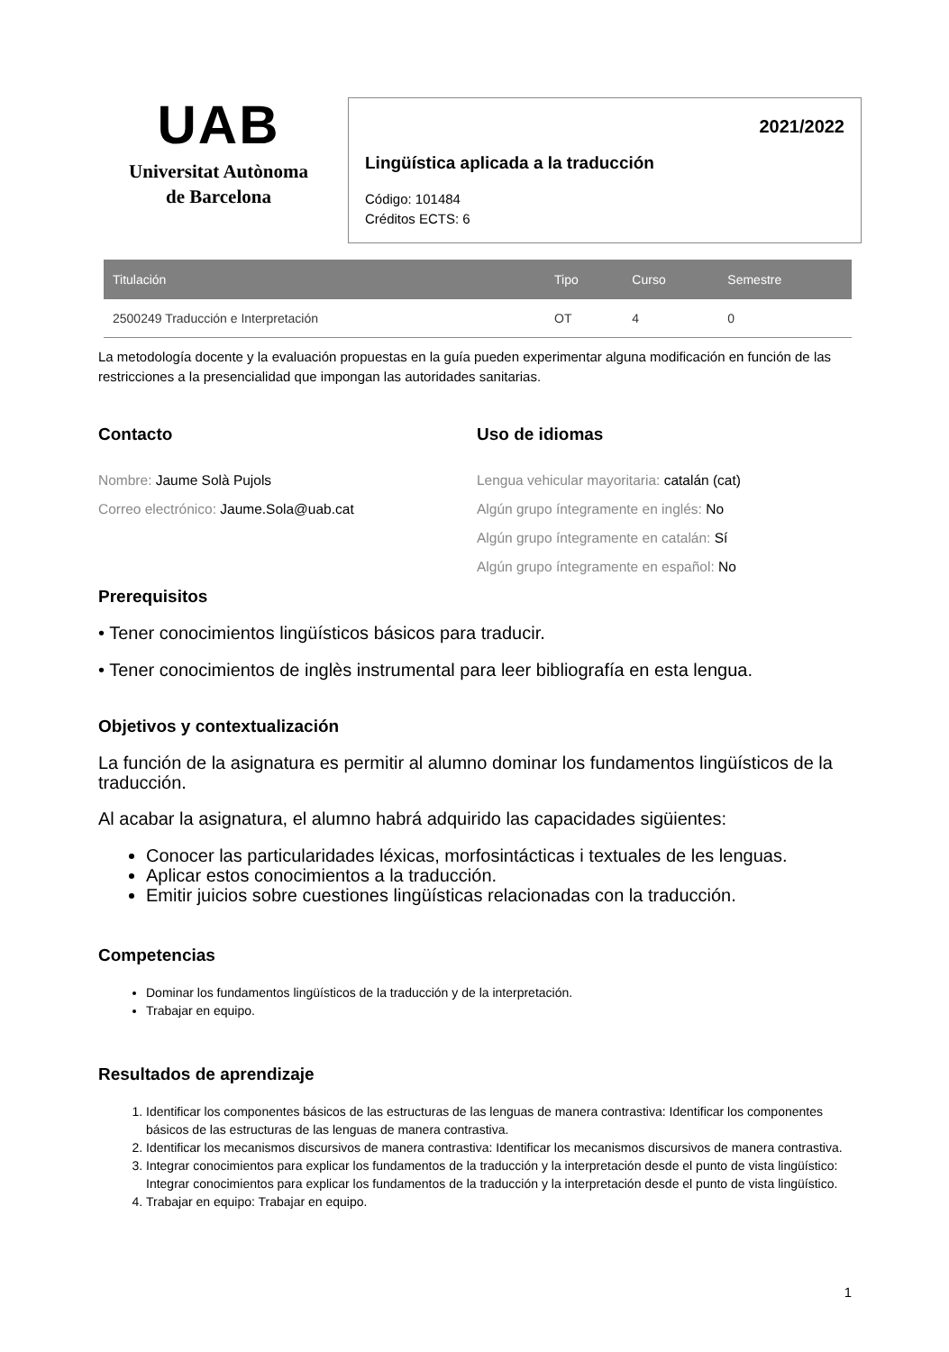UAB
Universitat Autònoma
de Barcelona
2021/2022
Lingüística aplicada a la traducción
Código: 101484
Créditos ECTS: 6
| Titulación | Tipo | Curso | Semestre |
| --- | --- | --- | --- |
| 2500249 Traducción e Interpretación | OT | 4 | 0 |
La metodología docente y la evaluación propuestas en la guía pueden experimentar alguna modificación en función de las restricciones a la presencialidad que impongan las autoridades sanitarias.
Contacto
Nombre: Jaume Solà Pujols
Correo electrónico: Jaume.Sola@uab.cat
Uso de idiomas
Lengua vehicular mayoritaria: catalán (cat)
Algún grupo íntegramente en inglés: No
Algún grupo íntegramente en catalán: Sí
Algún grupo íntegramente en español: No
Prerequisitos
• Tener conocimientos lingüísticos básicos para traducir.
• Tener conocimientos de inglès instrumental para leer bibliografía en esta lengua.
Objetivos y contextualización
La función de la asignatura es permitir al alumno dominar los fundamentos lingüísticos de la traducción.
Al acabar la asignatura, el alumno habrá adquirido las capacidades sigüientes:
Conocer las particularidades léxicas, morfosintácticas i textuales de les lenguas.
Aplicar estos conocimientos a la traducción.
Emitir juicios sobre cuestiones lingüísticas relacionadas con la traducción.
Competencias
Dominar los fundamentos lingüísticos de la traducción y de la interpretación.
Trabajar en equipo.
Resultados de aprendizaje
1. Identificar los componentes básicos de las estructuras de las lenguas de manera contrastiva: Identificar los componentes básicos de las estructuras de las lenguas de manera contrastiva.
2. Identificar los mecanismos discursivos de manera contrastiva: Identificar los mecanismos discursivos de manera contrastiva.
3. Integrar conocimientos para explicar los fundamentos de la traducción y la interpretación desde el punto de vista lingüístico: Integrar conocimientos para explicar los fundamentos de la traducción y la interpretación desde el punto de vista lingüístico.
4. Trabajar en equipo: Trabajar en equipo.
1